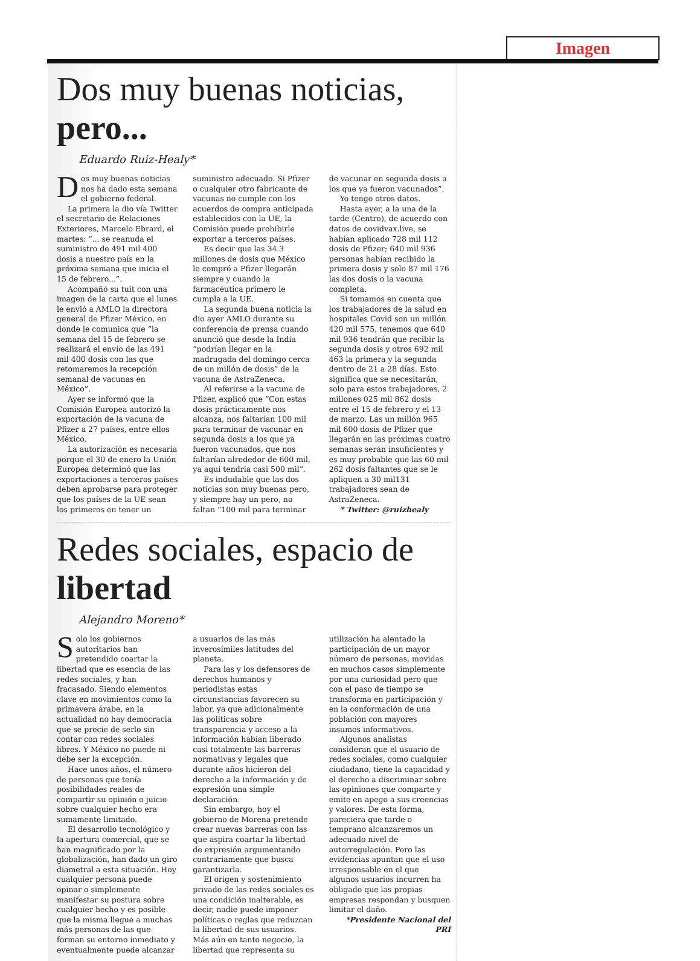Imagen
Dos muy buenas noticias, pero...
Eduardo Ruiz-Healy*
Dos muy buenas noticias nos ha dado esta semana el gobierno federal.
La primera la dio vía Twitter el secretario de Relaciones Exteriores, Marcelo Ebrard, el martes: “... se reanuda el suministro de 491 mil 400 dosis a nuestro país en la próxima semana que inicia el 15 de febrero...”.
Acompañó su tuit con una imagen de la carta que el lunes le envió a AMLO la directora general de Pfizer México, en donde le comunica que “la semana del 15 de febrero se realizará el envío de las 491 mil 400 dosis con las que retomaremos la recepción semanal de vacunas en México”.
Ayer se informó que la Comisión Europea autorizó la exportación de la vacuna de Pfizer a 27 países, entre ellos México.
La autorización es necesaria porque el 30 de enero la Unión Europea determinó que las exportaciones a terceros países deben aprobarse para proteger que los países de la UE sean los primeros en tener un suministro adecuado. Si Pfizer o cualquier otro fabricante de vacunas no cumple con los acuerdos de compra anticipada establecidos con la UE, la Comisión puede prohibirle exportar a terceros países.
Es decir que las 34.3 millones de dosis que México le compró a Pfizer llegarán siempre y cuando la farmacéutica primero le cumpla a la UE.
La segunda buena noticia la dio ayer AMLO durante su conferencia de prensa cuando anunció que desde la India “podrían llegar en la madrugada del domingo cerca de un millón de dosis” de la vacuna de AstraZeneca.
Al referirse a la vacuna de Pfizer, explicó que “Con estas dosis prácticamente nos alcanza, nos faltarían 100 mil para terminar de vacunar en segunda dosis a los que ya fueron vacunados, que nos faltarían alrededor de 600 mil, ya aquí tendría casi 500 mil”.
Es indudable que las dos noticias son muy buenas pero, y siempre hay un pero, no faltan “100 mil para terminar de vacunar en segunda dosis a los que ya fueron vacunados”.
Yo tengo otros datos.
Hasta ayer, a la una de la tarde (Centro), de acuerdo con datos de covidvax.live, se habían aplicado 728 mil 112 dosis de Pfizer; 640 mil 936 personas habían recibido la primera dosis y solo 87 mil 176 las dos dosis o la vacuna completa.
Si tomamos en cuenta que los trabajadores de la salud en hospitales Covid son un millón 420 mil 575, tenemos que 640 mil 936 tendrán que recibir la segunda dosis y otros 692 mil 463 la primera y la segunda dentro de 21 a 28 días. Esto significa que se necesitarán, solo para estos trabajadores, 2 millones 025 mil 862 dosis entre el 15 de febrero y el 13 de marzo. Las un millón 965 mil 600 dosis de Pfizer que llegarán en las próximas cuatro semanas serán insuficientes y es muy probable que las 60 mil 262 dosis faltantes que se le apliquen a 30 mil131 trabajadores sean de AstraZeneca.
* Twitter: @ruizhealy
Redes sociales, espacio de libertad
Alejandro Moreno*
Solo los gobiernos autoritarios han pretendido coartar la libertad que es esencia de las redes sociales, y han fracasado. Siendo elementos clave en movimientos como la primavera árabe, en la actualidad no hay democracia que se precie de serlo sin contar con redes sociales libres. Y México no puede ni debe ser la excepción.
Hace unos años, el número de personas que tenía posibilidades reales de compartir su opinión o juicio sobre cualquier hecho era sumamente limitado.
El desarrollo tecnológico y la apertura comercial, que se han magnificado por la globalización, han dado un giro diametral a esta situación. Hoy cualquier persona puede opinar o simplemente manifestar su postura sobre cualquier hecho y es posible que la misma llegue a muchas más personas de las que forman su entorno inmediato y eventualmente puede alcanzar a usuarios de las más inverosímiles latitudes del planeta.
Para las y los defensores de derechos humanos y periodistas estas circunstancias favorecen su labor, ya que adicionalmente las políticas sobre transparencia y acceso a la información habían liberado casi totalmente las barreras normativas y legales que durante años hicieron del derecho a la información y de expresión una simple declaración.
Sin embargo, hoy el gobierno de Morena pretende crear nuevas barreras con las que aspira coartar la libertad de expresión argumentando contrariamente que busca garantizarla.
El origen y sostenimiento privado de las redes sociales es una condición inalterable, es decir, nadie puede imponer políticas o reglas que reduzcan la libertad de sus usuarios. Más aún en tanto negocio, la libertad que representa su utilización ha alentado la participación de un mayor número de personas, movidas en muchos casos simplemente por una curiosidad pero que con el paso de tiempo se transforma en participación y en la conformación de una población con mayores insumos informativos.
Algunos analistas consideran que el usuario de redes sociales, como cualquier ciudadano, tiene la capacidad y el derecho a discriminar sobre las opiniones que comparte y emite en apego a sus creencias y valores. De esta forma, pareciera que tarde o temprano alcanzaremos un adecuado nivel de autorregulación. Pero las evidencias apuntan que el uso irresponsable en el que algunos usuarios incurren ha obligado que las propias empresas respondan y busquen limitar el daño.
*Presidente Nacional del PRI